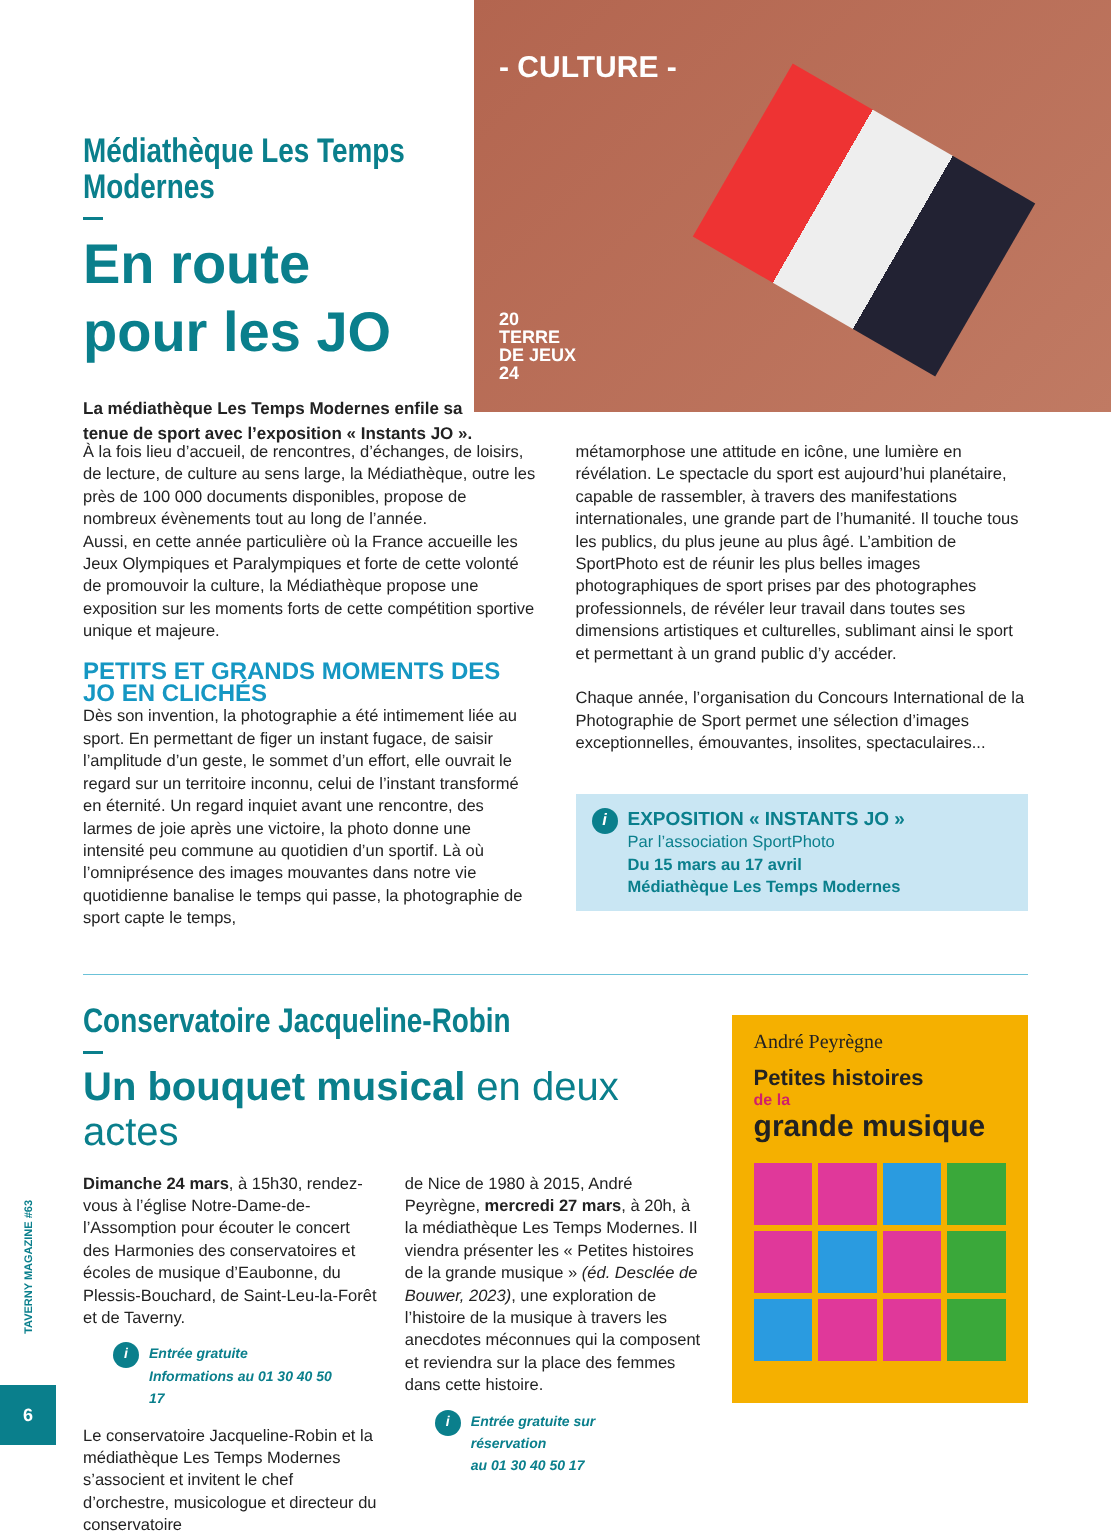Médiathèque Les Temps Modernes
En route
pour les JO
La médiathèque Les Temps Modernes enfile sa tenue de sport avec l’exposition « Instants JO ».
- CULTURE -
20
TERRE
DE JEUX
24
À la fois lieu d’accueil, de rencontres, d’échanges, de loisirs, de lecture, de culture au sens large, la Médiathèque, outre les près de 100 000 documents disponibles, propose de nombreux évènements tout au long de l’année.
Aussi, en cette année particulière où la France accueille les Jeux Olympiques et Paralympiques et forte de cette volonté de promouvoir la culture, la Médiathèque propose une exposition sur les moments forts de cette compétition sportive unique et majeure.
PETITS ET GRANDS MOMENTS DES JO EN CLICHÉS
Dès son invention, la photographie a été intimement liée au sport. En permettant de figer un instant fugace, de saisir l’amplitude d’un geste, le sommet d’un effort, elle ouvrait le regard sur un territoire inconnu, celui de l’instant transformé en éternité. Un regard inquiet avant une rencontre, des larmes de joie après une victoire, la photo donne une intensité peu commune au quotidien d’un sportif. Là où l’omniprésence des images mouvantes dans notre vie quotidienne banalise le temps qui passe, la photographie de sport capte le temps,
métamorphose une attitude en icône, une lumière en révélation. Le spectacle du sport est aujourd’hui planétaire, capable de rassembler, à travers des manifestations internationales, une grande part de l’humanité. Il touche tous les publics, du plus jeune au plus âgé. L’ambition de SportPhoto est de réunir les plus belles images photographiques de sport prises par des photographes professionnels, de révéler leur travail dans toutes ses dimensions artistiques et culturelles, sublimant ainsi le sport et permettant à un grand public d’y accéder.
Chaque année, l’organisation du Concours International de la Photographie de Sport permet une sélection d’images exceptionnelles, émouvantes, insolites, spectaculaires...
i
EXPOSITION « INSTANTS JO »
Par l’association SportPhoto
Du 15 mars au 17 avril
Médiathèque Les Temps Modernes
Conservatoire Jacqueline-Robin
Un bouquet musical en deux actes
Dimanche 24 mars, à 15h30, rendez-vous à l’église Notre-Dame-de-l’Assomption pour écouter le concert des Harmonies des conservatoires et écoles de musique d’Eaubonne, du Plessis-Bouchard, de Saint-Leu-la-Forêt et de Taverny.
i
Entrée gratuite
Informations au 01 30 40 50 17
Le conservatoire Jacqueline-Robin et la médiathèque Les Temps Modernes s’associent et invitent le chef d’orchestre, musicologue et directeur du conservatoire
de Nice de 1980 à 2015, André Peyrègne, mercredi 27 mars, à 20h, à la médiathèque Les Temps Modernes. Il viendra présenter les « Petites histoires de la grande musique » (éd. Desclée de Bouwer, 2023), une exploration de l’histoire de la musique à travers les anecdotes méconnues qui la composent et reviendra sur la place des femmes dans cette histoire.
i
Entrée gratuite sur réservation
au 01 30 40 50 17
André Peyrègne
Petites histoires
de la
grande musique
TAVERNY MAGAZINE #63
6